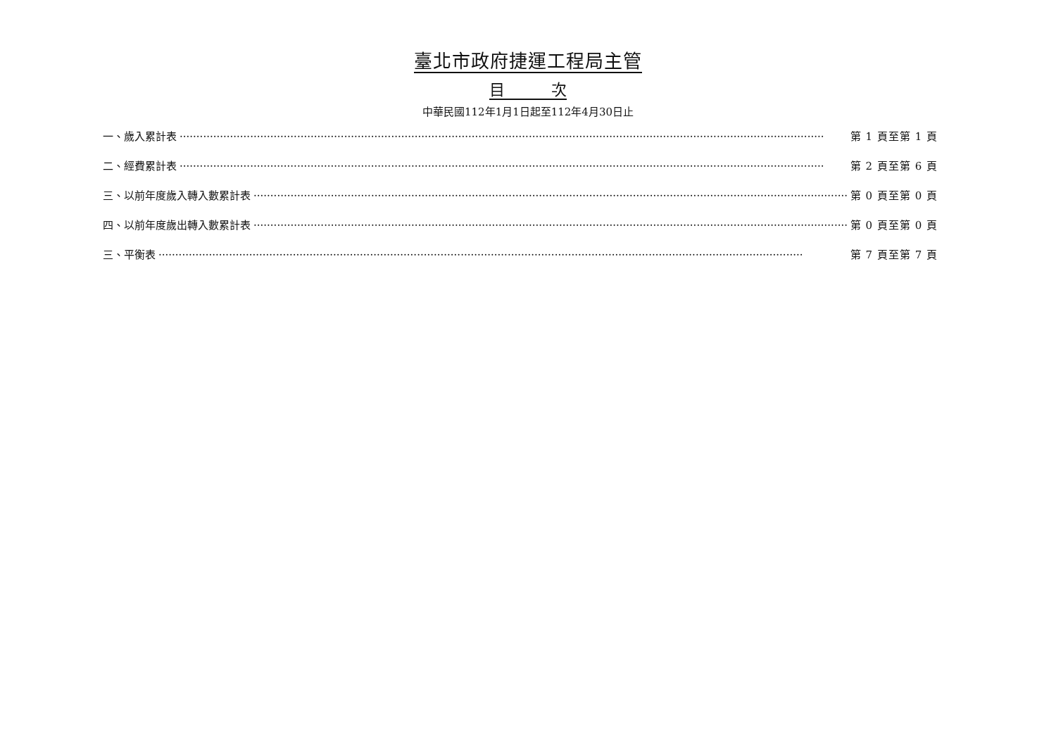臺北市政府捷運工程局主管
目　　　次
中華民國112年1月1日起至112年4月30日止
一、歲入累計表 第 1 頁至第 1 頁
二、經費累計表 第 2 頁至第 6 頁
三、以前年度歲入轉入數累計表 第 0 頁至第 0 頁
四、以前年度歲出轉入數累計表 第 0 頁至第 0 頁
三、平衡表 第 7 頁至第 7 頁